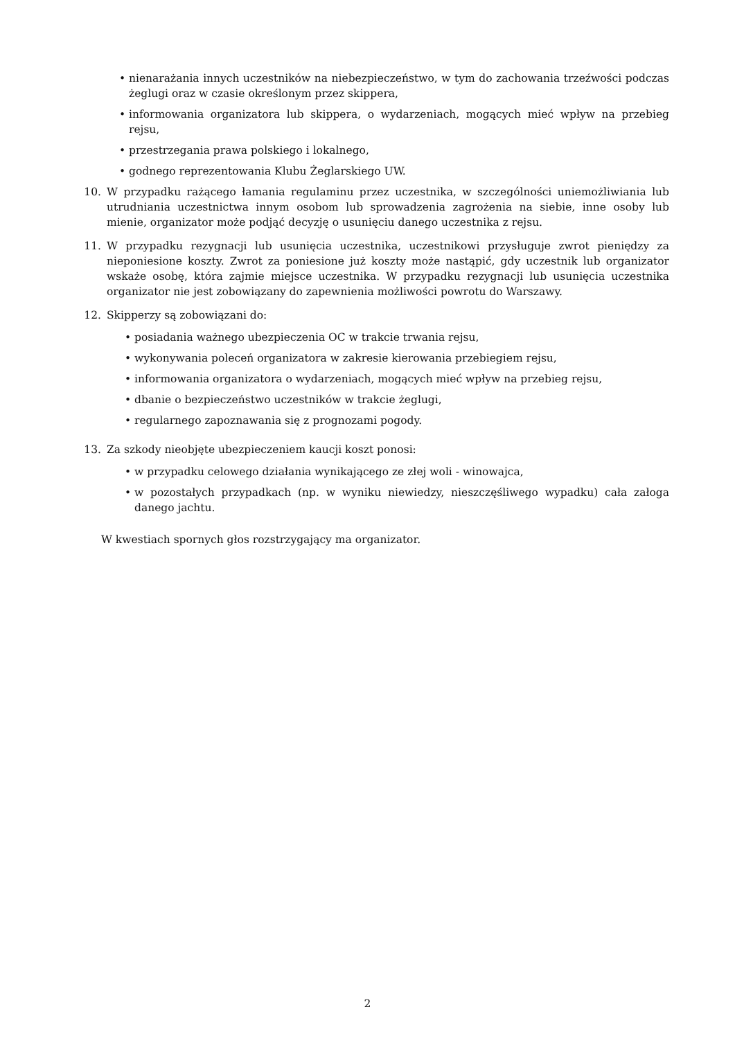• nienarażania innych uczestników na niebezpieczeństwo, w tym do zachowania trzeźwości podczas żeglugi oraz w czasie określonym przez skippera,
• informowania organizatora lub skippera, o wydarzeniach, mogących mieć wpływ na przebieg rejsu,
• przestrzegania prawa polskiego i lokalnego,
• godnego reprezentowania Klubu Żeglarskiego UW.
10. W przypadku rażącego łamania regulaminu przez uczestnika, w szczególności uniemożliwiania lub utrudniania uczestnictwa innym osobom lub sprowadzenia zagrożenia na siebie, inne osoby lub mienie, organizator może podjąć decyzję o usunięciu danego uczestnika z rejsu.
11. W przypadku rezygnacji lub usunięcia uczestnika, uczestnikowi przysługuje zwrot pieniędzy za nieponiesione koszty. Zwrot za poniesione już koszty może nastąpić, gdy uczestnik lub organizator wskaże osobę, która zajmie miejsce uczestnika. W przypadku rezygnacji lub usunięcia uczestnika organizator nie jest zobowiązany do zapewnienia możliwości powrotu do Warszawy.
12. Skipperzy są zobowiązani do:
• posiadania ważnego ubezpieczenia OC w trakcie trwania rejsu,
• wykonywania poleceń organizatora w zakresie kierowania przebiegiem rejsu,
• informowania organizatora o wydarzeniach, mogących mieć wpływ na przebieg rejsu,
• dbanie o bezpieczeństwo uczestników w trakcie żeglugi,
• regularnego zapoznawania się z prognozami pogody.
13. Za szkody nieobjęte ubezpieczeniem kaucji koszt ponosi:
• w przypadku celowego działania wynikającego ze złej woli - winowajca,
• w pozostałych przypadkach (np. w wyniku niewiedzy, nieszczęśliwego wypadku) cała załoga danego jachtu.
W kwestiach spornych głos rozstrzygający ma organizator.
2